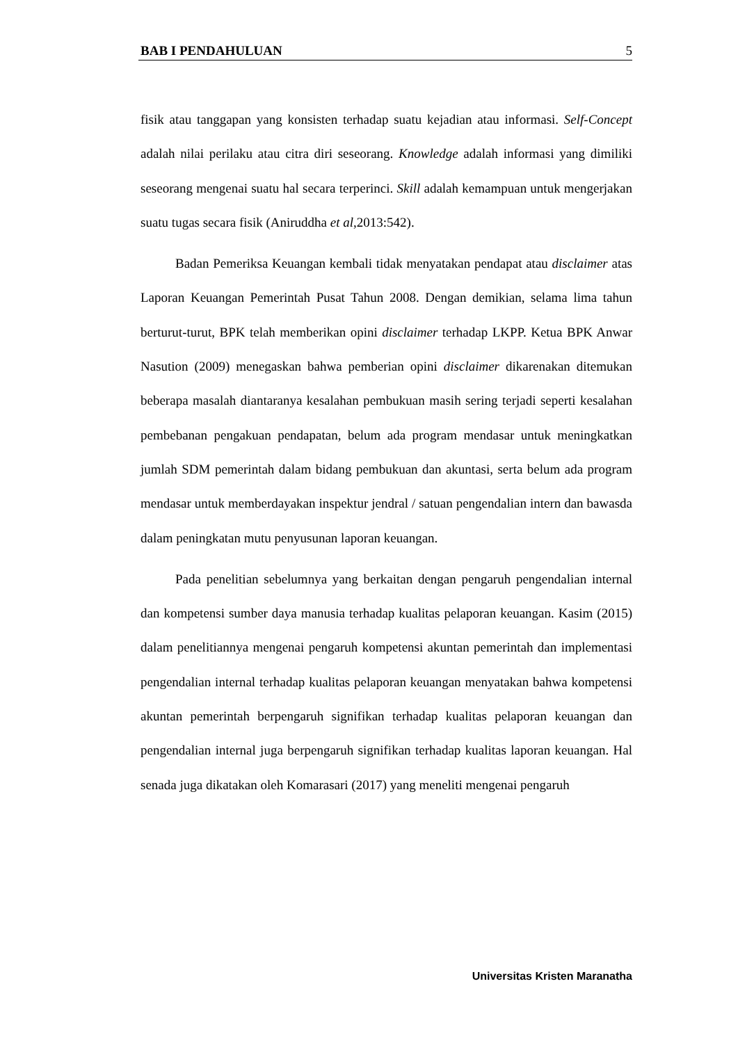BAB I PENDAHULUAN 5
fisik atau tanggapan yang konsisten terhadap suatu kejadian atau informasi. Self-Concept adalah nilai perilaku atau citra diri seseorang. Knowledge adalah informasi yang dimiliki seseorang mengenai suatu hal secara terperinci. Skill adalah kemampuan untuk mengerjakan suatu tugas secara fisik (Aniruddha et al,2013:542).
Badan Pemeriksa Keuangan kembali tidak menyatakan pendapat atau disclaimer atas Laporan Keuangan Pemerintah Pusat Tahun 2008. Dengan demikian, selama lima tahun berturut-turut, BPK telah memberikan opini disclaimer terhadap LKPP. Ketua BPK Anwar Nasution (2009) menegaskan bahwa pemberian opini disclaimer dikarenakan ditemukan beberapa masalah diantaranya kesalahan pembukuan masih sering terjadi seperti kesalahan pembebanan pengakuan pendapatan, belum ada program mendasar untuk meningkatkan jumlah SDM pemerintah dalam bidang pembukuan dan akuntasi, serta belum ada program mendasar untuk memberdayakan inspektur jendral / satuan pengendalian intern dan bawasda dalam peningkatan mutu penyusunan laporan keuangan.
Pada penelitian sebelumnya yang berkaitan dengan pengaruh pengendalian internal dan kompetensi sumber daya manusia terhadap kualitas pelaporan keuangan. Kasim (2015) dalam penelitiannya mengenai pengaruh kompetensi akuntan pemerintah dan implementasi pengendalian internal terhadap kualitas pelaporan keuangan menyatakan bahwa kompetensi akuntan pemerintah berpengaruh signifikan terhadap kualitas pelaporan keuangan dan pengendalian internal juga berpengaruh signifikan terhadap kualitas laporan keuangan. Hal senada juga dikatakan oleh Komarasari (2017) yang meneliti mengenai pengaruh
Universitas Kristen Maranatha